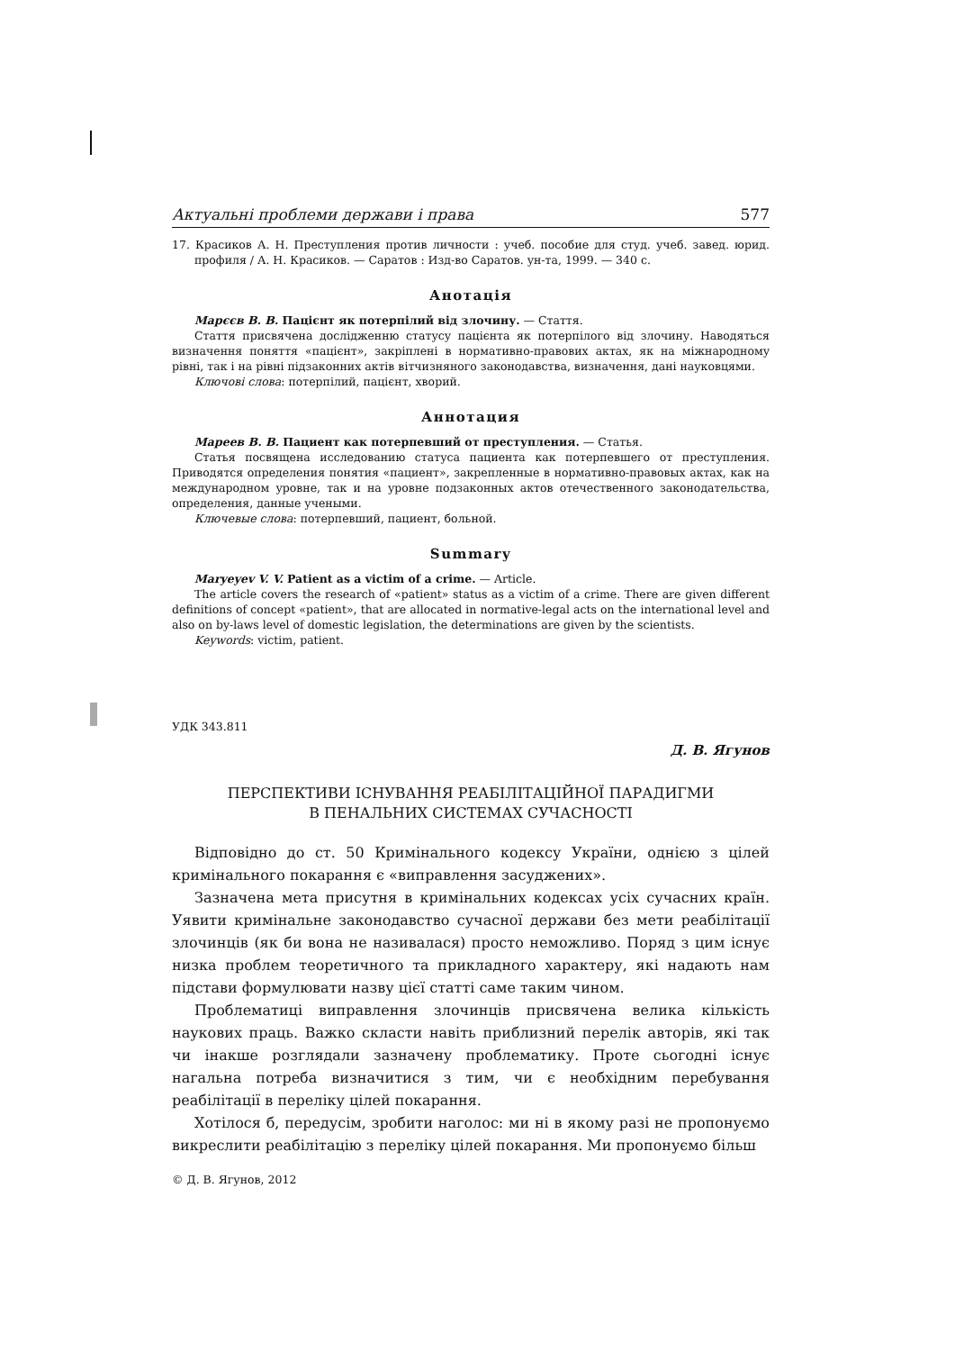Актуальні проблеми держави і права 577
17. Красиков А. Н. Преступления против личности : учеб. пособие для студ. учеб. завед. юрид. профиля / А. Н. Красиков. — Саратов : Изд-во Саратов. ун-та, 1999. — 340 с.
Анотація
Марєєв В. В. Пацієнт як потерпілий від злочину. — Стаття.
Стаття присвячена дослідженню статусу пацієнта як потерпілого від злочину. Наводяться визначення поняття «пацієнт», закріплені в нормативно-правових актах, як на міжнародному рівні, так і на рівні підзаконних актів вітчизняного законодавства, визначення, дані науковцями.
Ключові слова: потерпілий, пацієнт, хворий.
Аннотация
Мареев В. В. Пациент как потерпевший от преступления. — Статья.
Статья посвящена исследованию статуса пациента как потерпевшего от преступления. Приводятся определения понятия «пациент», закрепленные в нормативно-правовых актах, как на международном уровне, так и на уровне подзаконных актов отечественного законодательства, определения, данные учеными.
Ключевые слова: потерпевший, пациент, больной.
Summary
Maryeyev V. V. Patient as a victim of a crime. — Article.
The article covers the research of «patient» status as a victim of a crime. There are given different definitions of concept «patient», that are allocated in normative-legal acts on the international level and also on by-laws level of domestic legislation, the determinations are given by the scientists.
Keywords: victim, patient.
УДК 343.811
Д. В. Ягунов
ПЕРСПЕКТИВИ ІСНУВАННЯ РЕАБІЛІТАЦІЙНОЇ ПАРАДИГМИ
В ПЕНАЛЬНИХ СИСТЕМАХ СУЧАСНОСТІ
Відповідно до ст. 50 Кримінального кодексу України, однією з цілей кримінального покарання є «виправлення засуджених».
Зазначена мета присутня в кримінальних кодексах усіх сучасних країн. Уявити кримінальне законодавство сучасної держави без мети реабілітації злочинців (як би вона не називалася) просто неможливо. Поряд з цим існує низка проблем теоретичного та прикладного характеру, які надають нам підстави формулювати назву цієї статті саме таким чином.
Проблематиці виправлення злочинців присвячена велика кількість наукових праць. Важко скласти навіть приблизний перелік авторів, які так чи інакше розглядали зазначену проблематику. Проте сьогодні існує нагальна потреба визначитися з тим, чи є необхідним перебування реабілітації в переліку цілей покарання.
Хотілося б, передусім, зробити наголос: ми ні в якому разі не пропонуємо викреслити реабілітацію з переліку цілей покарання. Ми пропонуємо більш
© Д. В. Ягунов, 2012